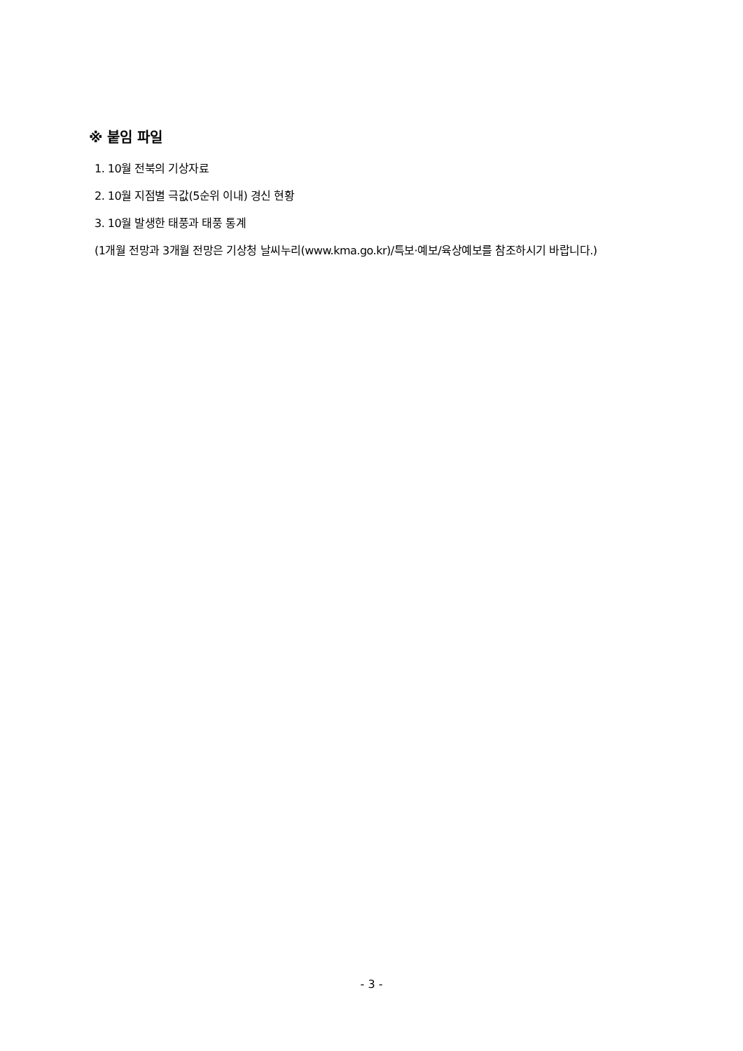※ 붙임 파일
1. 10월 전북의 기상자료
2. 10월 지점별 극값(5순위 이내) 경신 현황
3. 10월 발생한 태풍과 태풍 통계
(1개월 전망과 3개월 전망은 기상청 날씨누리(www.kma.go.kr)/특보·예보/육상예보를 참조하시기 바랍니다.)
- 3 -